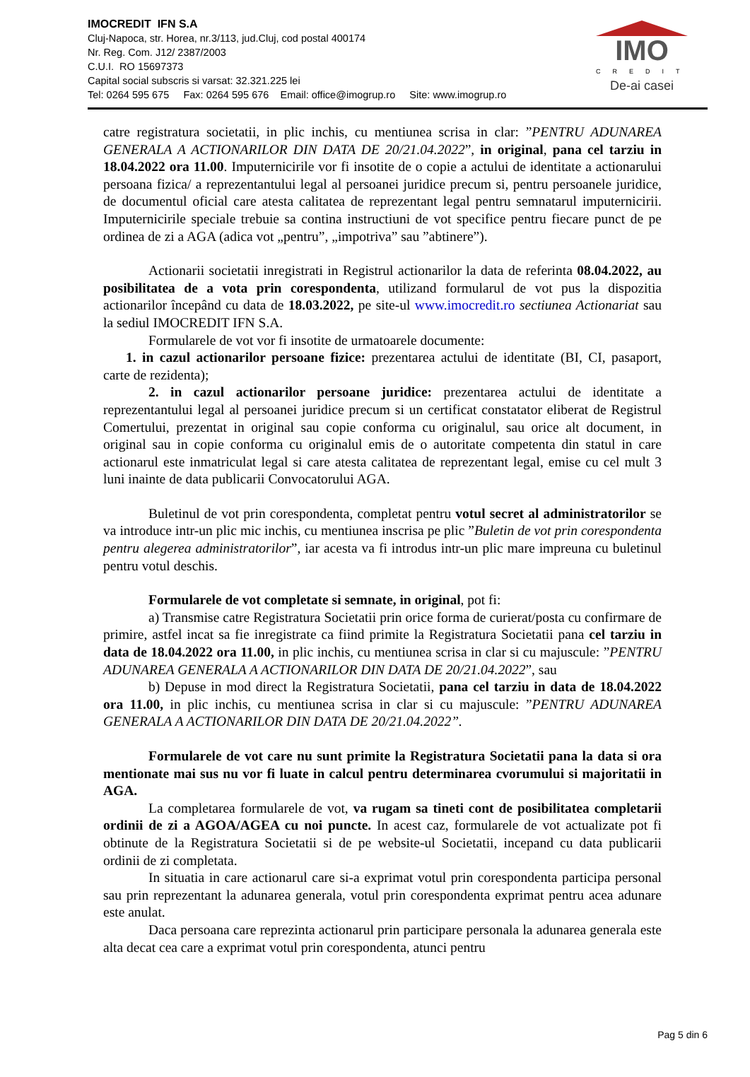IMOCREDIT IFN S.A
Cluj-Napoca, str. Horea, nr.3/113, jud.Cluj, cod postal 400174
Nr. Reg. Com. J12/ 2387/2003
C.U.I. RO 15697373
Capital social subscris si varsat: 32.321.225 lei
Tel: 0264 595 675 Fax: 0264 595 676 Email: office@imogrup.ro Site: www.imogrup.ro
IMO
CREDIT
De-ai casei
catre registratura societatii, in plic inchis, cu mentiunea scrisa in clar: ”PENTRU ADUNAREA GENERALA A ACTIONARILOR DIN DATA DE 20/21.04.2022”, in original, pana cel tarziu in 18.04.2022 ora 11.00. Imputernicirile vor fi insotite de o copie a actului de identitate a actionarului persoana fizica/ a reprezentantului legal al persoanei juridice precum si, pentru persoanele juridice, de documentul oficial care atesta calitatea de reprezentant legal pentru semnatarul imputernicirii. Imputernicirile speciale trebuie sa contina instructiuni de vot specifice pentru fiecare punct de pe ordinea de zi a AGA (adica vot „pentru”, „impotriva” sau ”abtinere”).
Actionarii societatii inregistrati in Registrul actionarilor la data de referinta 08.04.2022, au posibilitatea de a vota prin corespondenta, utilizand formularul de vot pus la dispozitia actionarilor începând cu data de 18.03.2022, pe site-ul www.imocredit.ro sectiunea Actionariat sau la sediul IMOCREDIT IFN S.A.
Formularele de vot vor fi insotite de urmatoarele documente:
1. in cazul actionarilor persoane fizice: prezentarea actului de identitate (BI, CI, pasaport, carte de rezidenta);
2. in cazul actionarilor persoane juridice: prezentarea actului de identitate a reprezentantului legal al persoanei juridice precum si un certificat constatator eliberat de Registrul Comertului, prezentat in original sau copie conforma cu originalul, sau orice alt document, in original sau in copie conforma cu originalul emis de o autoritate competenta din statul in care actionarul este inmatriculat legal si care atesta calitatea de reprezentant legal, emise cu cel mult 3 luni inainte de data publicarii Convocatorului AGA.
Buletinul de vot prin corespondenta, completat pentru votul secret al administratorilor se va introduce intr-un plic mic inchis, cu mentiunea inscrisa pe plic ”Buletin de vot prin corespondenta pentru alegerea administratorilor”, iar acesta va fi introdus intr-un plic mare impreuna cu buletinul pentru votul deschis.
Formularele de vot completate si semnate, in original, pot fi:
a) Transmise catre Registratura Societatii prin orice forma de curierat/posta cu confirmare de primire, astfel incat sa fie inregistrate ca fiind primite la Registratura Societatii pana cel tarziu in data de 18.04.2022 ora 11.00, in plic inchis, cu mentiunea scrisa in clar si cu majuscule: ”PENTRU ADUNAREA GENERALA A ACTIONARILOR DIN DATA DE 20/21.04.2022”, sau
b) Depuse in mod direct la Registratura Societatii, pana cel tarziu in data de 18.04.2022 ora 11.00, in plic inchis, cu mentiunea scrisa in clar si cu majuscule: ”PENTRU ADUNAREA GENERALA A ACTIONARILOR DIN DATA DE 20/21.04.2022”.
Formularele de vot care nu sunt primite la Registratura Societatii pana la data si ora mentionate mai sus nu vor fi luate in calcul pentru determinarea cvorumului si majoritatii in AGA.
La completarea formularele de vot, va rugam sa tineti cont de posibilitatea completarii ordinii de zi a AGOA/AGEA cu noi puncte. In acest caz, formularele de vot actualizate pot fi obtinute de la Registratura Societatii si de pe website-ul Societatii, incepand cu data publicarii ordinii de zi completata.
In situatia in care actionarul care si-a exprimat votul prin corespondenta participa personal sau prin reprezentant la adunarea generala, votul prin corespondenta exprimat pentru acea adunare este anulat.
Daca persoana care reprezinta actionarul prin participare personala la adunarea generala este alta decat cea care a exprimat votul prin corespondenta, atunci pentru
Pag 5 din 6